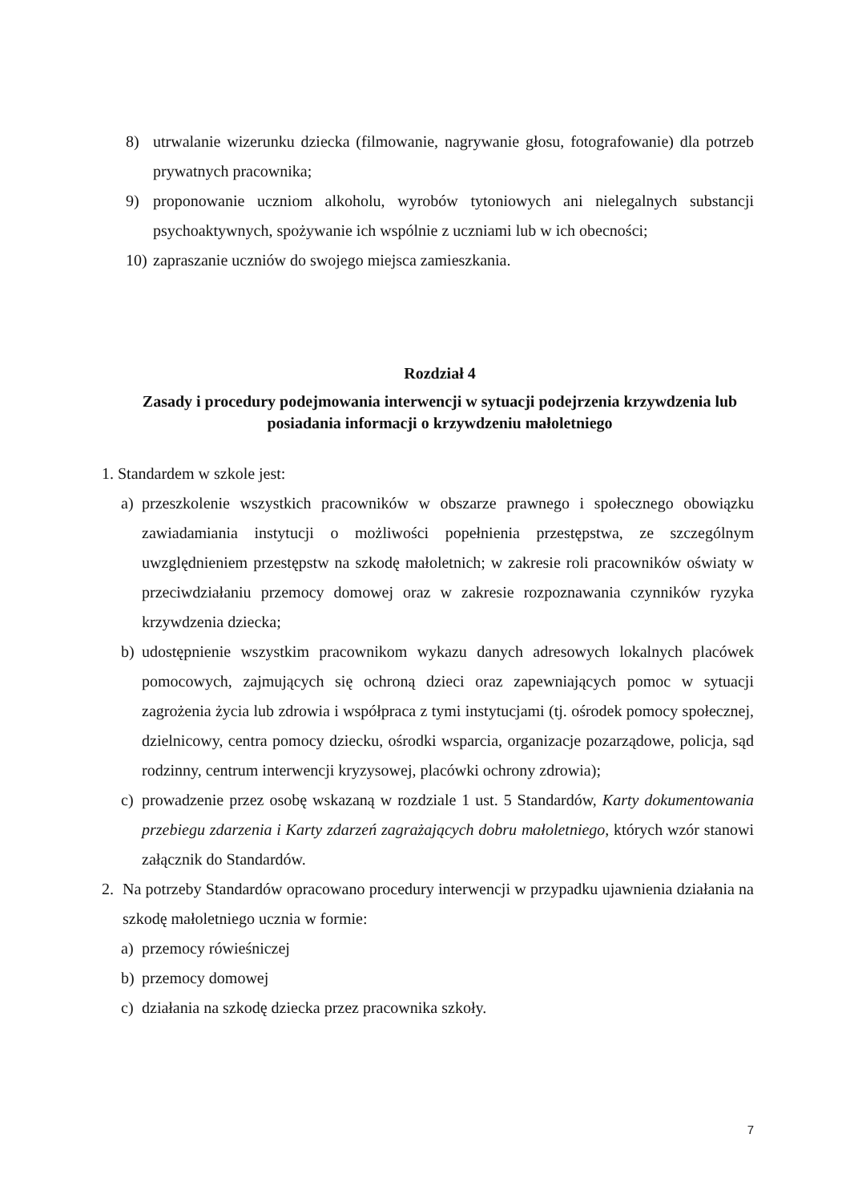8) utrwalanie wizerunku dziecka (filmowanie, nagrywanie głosu, fotografowanie) dla potrzeb prywatnych pracownika;
9) proponowanie uczniom alkoholu, wyrobów tytoniowych ani nielegalnych substancji psychoaktywnych, spożywanie ich wspólnie z uczniami lub w ich obecności;
10) zapraszanie uczniów do swojego miejsca zamieszkania.
Rozdział 4
Zasady i procedury podejmowania interwencji w sytuacji podejrzenia krzywdzenia lub posiadania informacji o krzywdzeniu małoletniego
1. Standardem w szkole jest:
a) przeszkolenie wszystkich pracowników w obszarze prawnego i społecznego obowiązku zawiadamiania instytucji o możliwości popełnienia przestępstwa, ze szczególnym uwzględnieniem przestępstw na szkodę małoletnich; w zakresie roli pracowników oświaty w przeciwdziałaniu przemocy domowej oraz w zakresie rozpoznawania czynników ryzyka krzywdzenia dziecka;
b) udostępnienie wszystkim pracownikom wykazu danych adresowych lokalnych placówek pomocowych, zajmujących się ochroną dzieci oraz zapewniających pomoc w sytuacji zagrożenia życia lub zdrowia i współpraca z tymi instytucjami (tj. ośrodek pomocy społecznej, dzielnicowy, centra pomocy dziecku, ośrodki wsparcia, organizacje pozarządowe, policja, sąd rodzinny, centrum interwencji kryzysowej, placówki ochrony zdrowia);
c) prowadzenie przez osobę wskazaną w rozdziale 1 ust. 5 Standardów, Karty dokumentowania przebiegu zdarzenia i Karty zdarzeń zagrażających dobru małoletniego, których wzór stanowi załącznik do Standardów.
2. Na potrzeby Standardów opracowano procedury interwencji w przypadku ujawnienia działania na szkodę małoletniego ucznia w formie:
a) przemocy rówieśniczej
b) przemocy domowej
c) działania na szkodę dziecka przez pracownika szkoły.
7